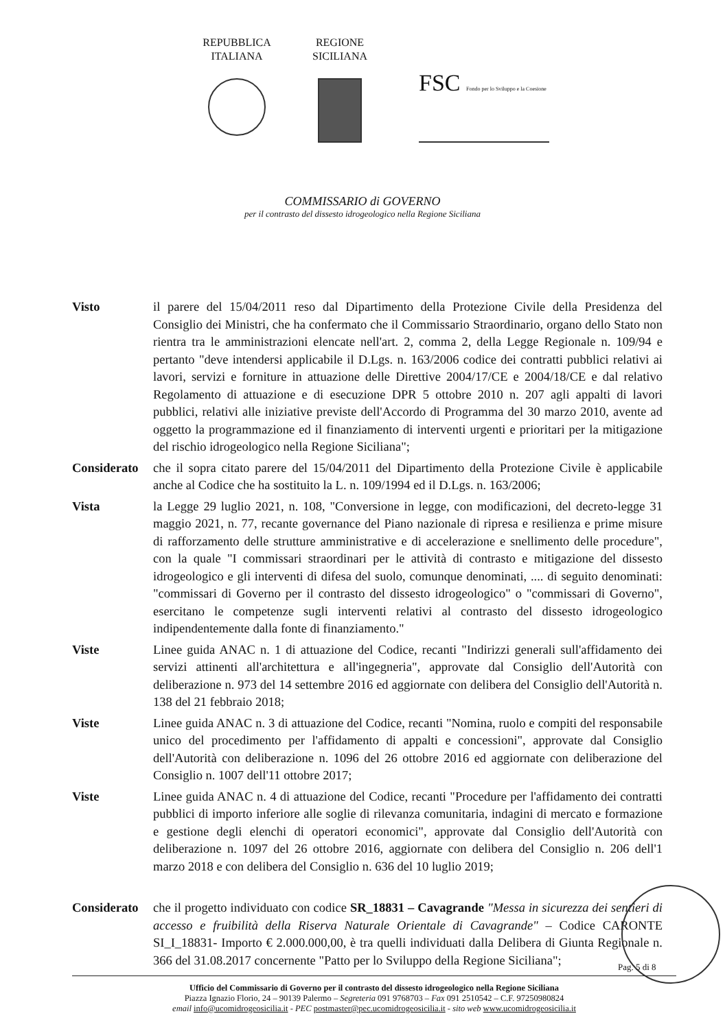REPUBBLICA
ITALIANA
REGIONE
SICILIANA
FSC Fondo per lo Sviluppo e la Coesione
COMMISSARIO di GOVERNO
per il contrasto del dissesto idrogeologico nella Regione Siciliana
| Visto | il parere del 15/04/2011 reso dal Dipartimento della Protezione Civile della Presidenza del Consiglio dei Ministri, che ha confermato che il Commissario Straordinario, organo dello Stato non rientra tra le amministrazioni elencate nell'art. 2, comma 2, della Legge Regionale n. 109/94 e pertanto "deve intendersi applicabile il D.Lgs. n. 163/2006 codice dei contratti pubblici relativi ai lavori, servizi e forniture in attuazione delle Direttive 2004/17/CE e 2004/18/CE e dal relativo Regolamento di attuazione e di esecuzione DPR 5 ottobre 2010 n. 207 agli appalti di lavori pubblici, relativi alle iniziative previste dell'Accordo di Programma del 30 marzo 2010, avente ad oggetto la programmazione ed il finanziamento di interventi urgenti e prioritari per la mitigazione del rischio idrogeologico nella Regione Siciliana"; |
| Considerato | che il sopra citato parere del 15/04/2011 del Dipartimento della Protezione Civile è applicabile anche al Codice che ha sostituito la L. n. 109/1994 ed il D.Lgs. n. 163/2006; |
| Vista | la Legge 29 luglio 2021, n. 108, "Conversione in legge, con modificazioni, del decreto-legge 31 maggio 2021, n. 77, recante governance del Piano nazionale di ripresa e resilienza e prime misure di rafforzamento delle strutture amministrative e di accelerazione e snellimento delle procedure", con la quale "I commissari straordinari per le attività di contrasto e mitigazione del dissesto idrogeologico e gli interventi di difesa del suolo, comunque denominati, .... di seguito denominati: "commissari di Governo per il contrasto del dissesto idrogeologico" o "commissari di Governo", esercitano le competenze sugli interventi relativi al contrasto del dissesto idrogeologico indipendentemente dalla fonte di finanziamento." |
| Viste | Linee guida ANAC n. 1 di attuazione del Codice, recanti "Indirizzi generali sull'affidamento dei servizi attinenti all'architettura e all'ingegneria", approvate dal Consiglio dell'Autorità con deliberazione n. 973 del 14 settembre 2016 ed aggiornate con delibera del Consiglio dell'Autorità n. 138 del 21 febbraio 2018; |
| Viste | Linee guida ANAC n. 3 di attuazione del Codice, recanti "Nomina, ruolo e compiti del responsabile unico del procedimento per l'affidamento di appalti e concessioni", approvate dal Consiglio dell'Autorità con deliberazione n. 1096 del 26 ottobre 2016 ed aggiornate con deliberazione del Consiglio n. 1007 dell'11 ottobre 2017; |
| Viste | Linee guida ANAC n. 4 di attuazione del Codice, recanti "Procedure per l'affidamento dei contratti pubblici di importo inferiore alle soglie di rilevanza comunitaria, indagini di mercato e formazione e gestione degli elenchi di operatori economici", approvate dal Consiglio dell'Autorità con deliberazione n. 1097 del 26 ottobre 2016, aggiornate con delibera del Consiglio n. 206 dell'1 marzo 2018 e con delibera del Consiglio n. 636 del 10 luglio 2019; |
| Considerato | che il progetto individuato con codice SR_18831 – Cavagrande "Messa in sicurezza dei sentieri di accesso e fruibilità della Riserva Naturale Orientale di Cavagrande" – Codice CARONTE SI_I_18831- Importo € 2.000.000,00, è tra quelli individuati dalla Delibera di Giunta Regionale n. 366 del 31.08.2017 concernente "Patto per lo Sviluppo della Regione Siciliana"; |
Pag. 5 di 8
Ufficio del Commissario di Governo per il contrasto del dissesto idrogeologico nella Regione Siciliana
Piazza Ignazio Florio, 24 – 90139 Palermo – Segreteria 091 9768703 – Fax 091 2510542 – C.F. 97250980824
email info@ucomidrogeosicilia.it - PEC postmaster@pec.ucomidrogeosicilia.it - sito web www.ucomidrogeosicilia.it